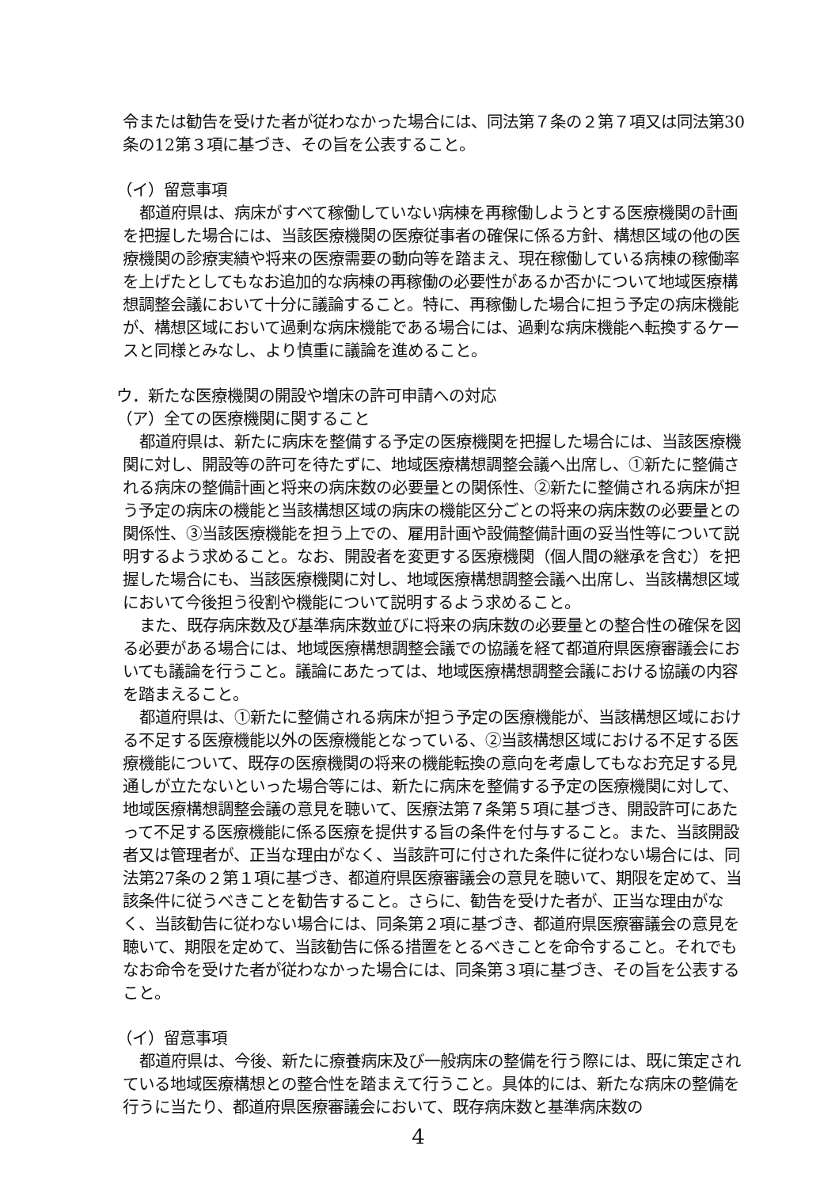令または勧告を受けた者が従わなかった場合には、同法第７条の２第７項又は同法第30条の12第３項に基づき、その旨を公表すること。
（イ）留意事項
都道府県は、病床がすべて稼働していない病棟を再稼働しようとする医療機関の計画を把握した場合には、当該医療機関の医療従事者の確保に係る方針、構想区域の他の医療機関の診療実績や将来の医療需要の動向等を踏まえ、現在稼働している病棟の稼働率を上げたとしてもなお追加的な病棟の再稼働の必要性があるか否かについて地域医療構想調整会議において十分に議論すること。特に、再稼働した場合に担う予定の病床機能が、構想区域において過剰な病床機能である場合には、過剰な病床機能へ転換するケースと同様とみなし、より慎重に議論を進めること。
ウ．新たな医療機関の開設や増床の許可申請への対応
（ア）全ての医療機関に関すること
都道府県は、新たに病床を整備する予定の医療機関を把握した場合には、当該医療機関に対し、開設等の許可を待たずに、地域医療構想調整会議へ出席し、①新たに整備される病床の整備計画と将来の病床数の必要量との関係性、②新たに整備される病床が担う予定の病床の機能と当該構想区域の病床の機能区分ごとの将来の病床数の必要量との関係性、③当該医療機能を担う上での、雇用計画や設備整備計画の妥当性等について説明するよう求めること。なお、開設者を変更する医療機関（個人間の継承を含む）を把握した場合にも、当該医療機関に対し、地域医療構想調整会議へ出席し、当該構想区域において今後担う役割や機能について説明するよう求めること。
また、既存病床数及び基準病床数並びに将来の病床数の必要量との整合性の確保を図る必要がある場合には、地域医療構想調整会議での協議を経て都道府県医療審議会においても議論を行うこと。議論にあたっては、地域医療構想調整会議における協議の内容を踏まえること。
都道府県は、①新たに整備される病床が担う予定の医療機能が、当該構想区域における不足する医療機能以外の医療機能となっている、②当該構想区域における不足する医療機能について、既存の医療機関の将来の機能転換の意向を考慮してもなお充足する見通しが立たないといった場合等には、新たに病床を整備する予定の医療機関に対して、地域医療構想調整会議の意見を聴いて、医療法第７条第５項に基づき、開設許可にあたって不足する医療機能に係る医療を提供する旨の条件を付与すること。また、当該開設者又は管理者が、正当な理由がなく、当該許可に付された条件に従わない場合には、同法第27条の２第１項に基づき、都道府県医療審議会の意見を聴いて、期限を定めて、当該条件に従うべきことを勧告すること。さらに、勧告を受けた者が、正当な理由がなく、当該勧告に従わない場合には、同条第２項に基づき、都道府県医療審議会の意見を聴いて、期限を定めて、当該勧告に係る措置をとるべきことを命令すること。それでもなお命令を受けた者が従わなかった場合には、同条第３項に基づき、その旨を公表すること。
（イ）留意事項
都道府県は、今後、新たに療養病床及び一般病床の整備を行う際には、既に策定されている地域医療構想との整合性を踏まえて行うこと。具体的には、新たな病床の整備を行うに当たり、都道府県医療審議会において、既存病床数と基準病床数の
4